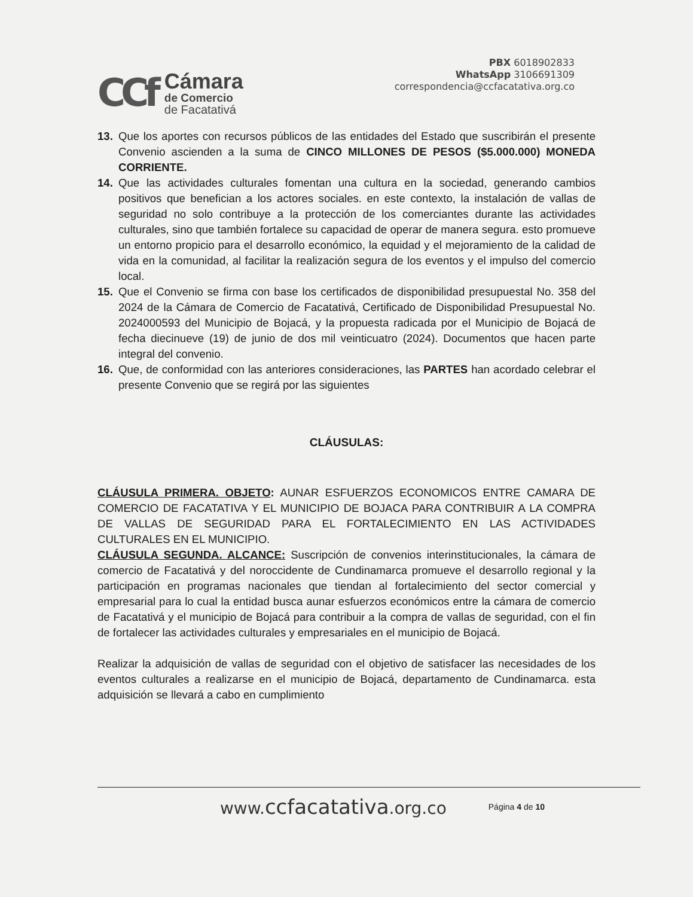CCf
Cámara
de Comercio
de Facatativá
PBX 6018902833
WhatsApp 3106691309
correspondencia@ccfacatativa.org.co
13. Que los aportes con recursos públicos de las entidades del Estado que suscribirán el presente Convenio ascienden a la suma de CINCO MILLONES DE PESOS ($5.000.000) MONEDA CORRIENTE.
14. Que las actividades culturales fomentan una cultura en la sociedad, generando cambios positivos que benefician a los actores sociales. en este contexto, la instalación de vallas de seguridad no solo contribuye a la protección de los comerciantes durante las actividades culturales, sino que también fortalece su capacidad de operar de manera segura. esto promueve un entorno propicio para el desarrollo económico, la equidad y el mejoramiento de la calidad de vida en la comunidad, al facilitar la realización segura de los eventos y el impulso del comercio local.
15. Que el Convenio se firma con base los certificados de disponibilidad presupuestal No. 358 del 2024 de la Cámara de Comercio de Facatativá, Certificado de Disponibilidad Presupuestal No. 2024000593 del Municipio de Bojacá, y la propuesta radicada por el Municipio de Bojacá de fecha diecinueve (19) de junio de dos mil veinticuatro (2024). Documentos que hacen parte integral del convenio.
16. Que, de conformidad con las anteriores consideraciones, las PARTES han acordado celebrar el presente Convenio que se regirá por las siguientes
CLÁUSULAS:
CLÁUSULA PRIMERA. OBJETO: AUNAR ESFUERZOS ECONOMICOS ENTRE CAMARA DE COMERCIO DE FACATATIVA Y EL MUNICIPIO DE BOJACA PARA CONTRIBUIR A LA COMPRA DE VALLAS DE SEGURIDAD PARA EL FORTALECIMIENTO EN LAS ACTIVIDADES CULTURALES EN EL MUNICIPIO.
CLÁUSULA SEGUNDA. ALCANCE: Suscripción de convenios interinstitucionales, la cámara de comercio de Facatativá y del noroccidente de Cundinamarca promueve el desarrollo regional y la participación en programas nacionales que tiendan al fortalecimiento del sector comercial y empresarial para lo cual la entidad busca aunar esfuerzos económicos entre la cámara de comercio de Facatativá y el municipio de Bojacá para contribuir a la compra de vallas de seguridad, con el fin de fortalecer las actividades culturales y empresariales en el municipio de Bojacá.
Realizar la adquisición de vallas de seguridad con el objetivo de satisfacer las necesidades de los eventos culturales a realizarse en el municipio de Bojacá, departamento de Cundinamarca. esta adquisición se llevará a cabo en cumplimiento
www.ccfacatativa.org.co Página 4 de 10